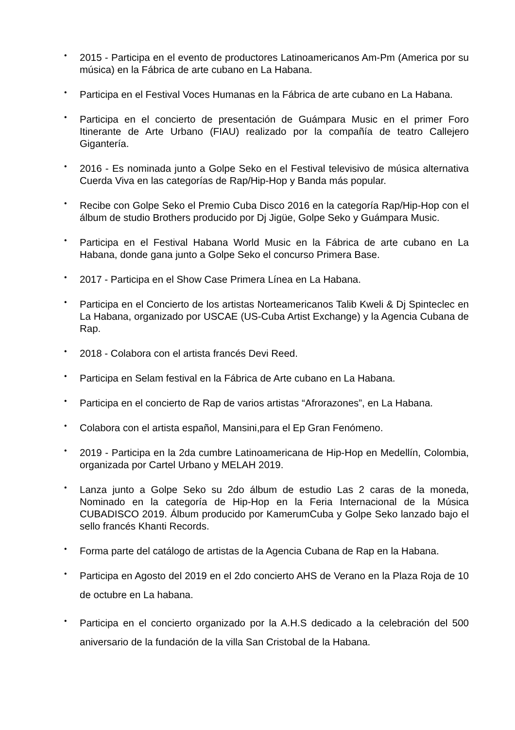•
2015 - Participa en el evento de productores Latinoamericanos Am-Pm (America por su música) en la Fábrica de arte cubano en La Habana.
•
Participa en el Festival Voces Humanas en la Fábrica de arte cubano en La Habana.
•
Participa en el concierto de presentación de Guámpara Music en el primer Foro Itinerante de Arte Urbano (FIAU) realizado por la compañía de teatro Callejero Gigantería.
•
2016 - Es nominada junto a Golpe Seko en el Festival televisivo de música alternativa Cuerda Viva en las categorías de Rap/Hip-Hop y Banda más popular.
•
Recibe con Golpe Seko el Premio Cuba Disco 2016 en la categoría Rap/Hip-Hop con el álbum de studio Brothers producido por Dj Jigüe, Golpe Seko y Guámpara Music.
•
Participa en el Festival Habana World Music en la Fábrica de arte cubano en La Habana, donde gana junto a Golpe Seko el concurso Primera Base.
•
2017 - Participa en el Show Case Primera Línea en La Habana.
•
Participa en el Concierto de los artistas Norteamericanos Talib Kweli & Dj Spinteclec en La Habana, organizado por USCAE (US-Cuba Artist Exchange) y la Agencia Cubana de Rap.
•
2018 - Colabora con el artista francés Devi Reed.
•
Participa en Selam festival en la Fábrica de Arte cubano en La Habana.
•
Participa en el concierto de Rap de varios artistas “Afrorazones”, en La Habana.
•
Colabora con el artista español, Mansini,para el Ep Gran Fenómeno.
•
2019 - Participa en la 2da cumbre Latinoamericana de Hip-Hop en Medellín, Colombia, organizada por Cartel Urbano y MELAH 2019.
•
Lanza junto a Golpe Seko su 2do álbum de estudio Las 2 caras de la moneda, Nominado en la categoría de Hip-Hop en la Feria Internacional de la Música CUBADISCO 2019. Álbum producido por KamerumCuba y Golpe Seko lanzado bajo el sello francés Khanti Records.
•
Forma parte del catálogo de artistas de la Agencia Cubana de Rap en la Habana.
•
Participa en Agosto del 2019 en el 2do concierto AHS de Verano en la Plaza Roja de 10 de octubre en La habana.
•
Participa en el concierto organizado por la A.H.S dedicado a la celebración del 500 aniversario de la fundación de la villa San Cristobal de la Habana.